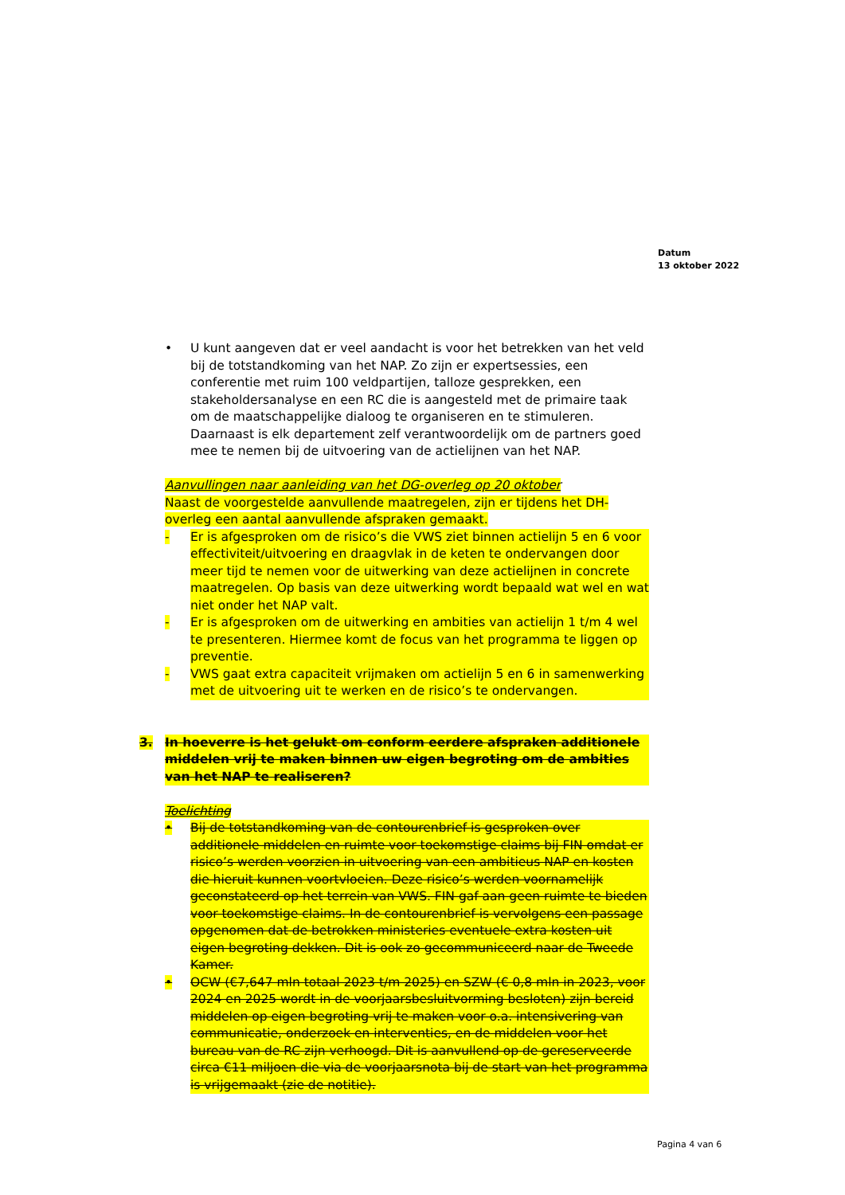Datum
13 oktober 2022
• U kunt aangeven dat er veel aandacht is voor het betrekken van het veld bij de totstandkoming van het NAP. Zo zijn er expertsessies, een conferentie met ruim 100 veldpartijen, talloze gesprekken, een stakeholdersanalyse en een RC die is aangesteld met de primaire taak om de maatschappelijke dialoog te organiseren en te stimuleren. Daarnaast is elk departement zelf verantwoordelijk om de partners goed mee te nemen bij de uitvoering van de actielijnen van het NAP.
Aanvullingen naar aanleiding van het DG-overleg op 20 oktober
Naast de voorgestelde aanvullende maatregelen, zijn er tijdens het DH-overleg een aantal aanvullende afspraken gemaakt.
- Er is afgesproken om de risico’s die VWS ziet binnen actielijn 5 en 6 voor effectiviteit/uitvoering en draagvlak in de keten te ondervangen door meer tijd te nemen voor de uitwerking van deze actielijnen in concrete maatregelen. Op basis van deze uitwerking wordt bepaald wat wel en wat niet onder het NAP valt.
- Er is afgesproken om de uitwerking en ambities van actielijn 1 t/m 4 wel te presenteren. Hiermee komt de focus van het programma te liggen op preventie.
- VWS gaat extra capaciteit vrijmaken om actielijn 5 en 6 in samenwerking met de uitvoering uit te werken en de risico’s te ondervangen.
3. In hoeverre is het gelukt om conform eerdere afspraken additionele middelen vrij te maken binnen uw eigen begroting om de ambities van het NAP te realiseren?
Toelichting
• Bij de totstandkoming van de contourenbrief is gesproken over additionele middelen en ruimte voor toekomstige claims bij FIN omdat er risico’s werden voorzien in uitvoering van een ambitieus NAP en kosten die hieruit kunnen voortvloeien. Deze risico’s werden voornamelijk geconstateerd op het terrein van VWS. FIN gaf aan geen ruimte te bieden voor toekomstige claims. In de contourenbrief is vervolgens een passage opgenomen dat de betrokken ministeries eventuele extra kosten uit eigen begroting dekken. Dit is ook zo gecommuniceerd naar de Tweede Kamer.
• OCW (€7,647 mln totaal 2023 t/m 2025) en SZW (€ 0,8 mln in 2023, voor 2024 en 2025 wordt in de voorjaarsbesluitvorming besloten) zijn bereid middelen op eigen begroting vrij te maken voor o.a. intensivering van communicatie, onderzoek en interventies, en de middelen voor het bureau van de RC zijn verhoogd. Dit is aanvullend op de gereserveerde circa €11 miljoen die via de voorjaarsnota bij de start van het programma is vrijgemaakt (zie de notitie).
Pagina 4 van 6